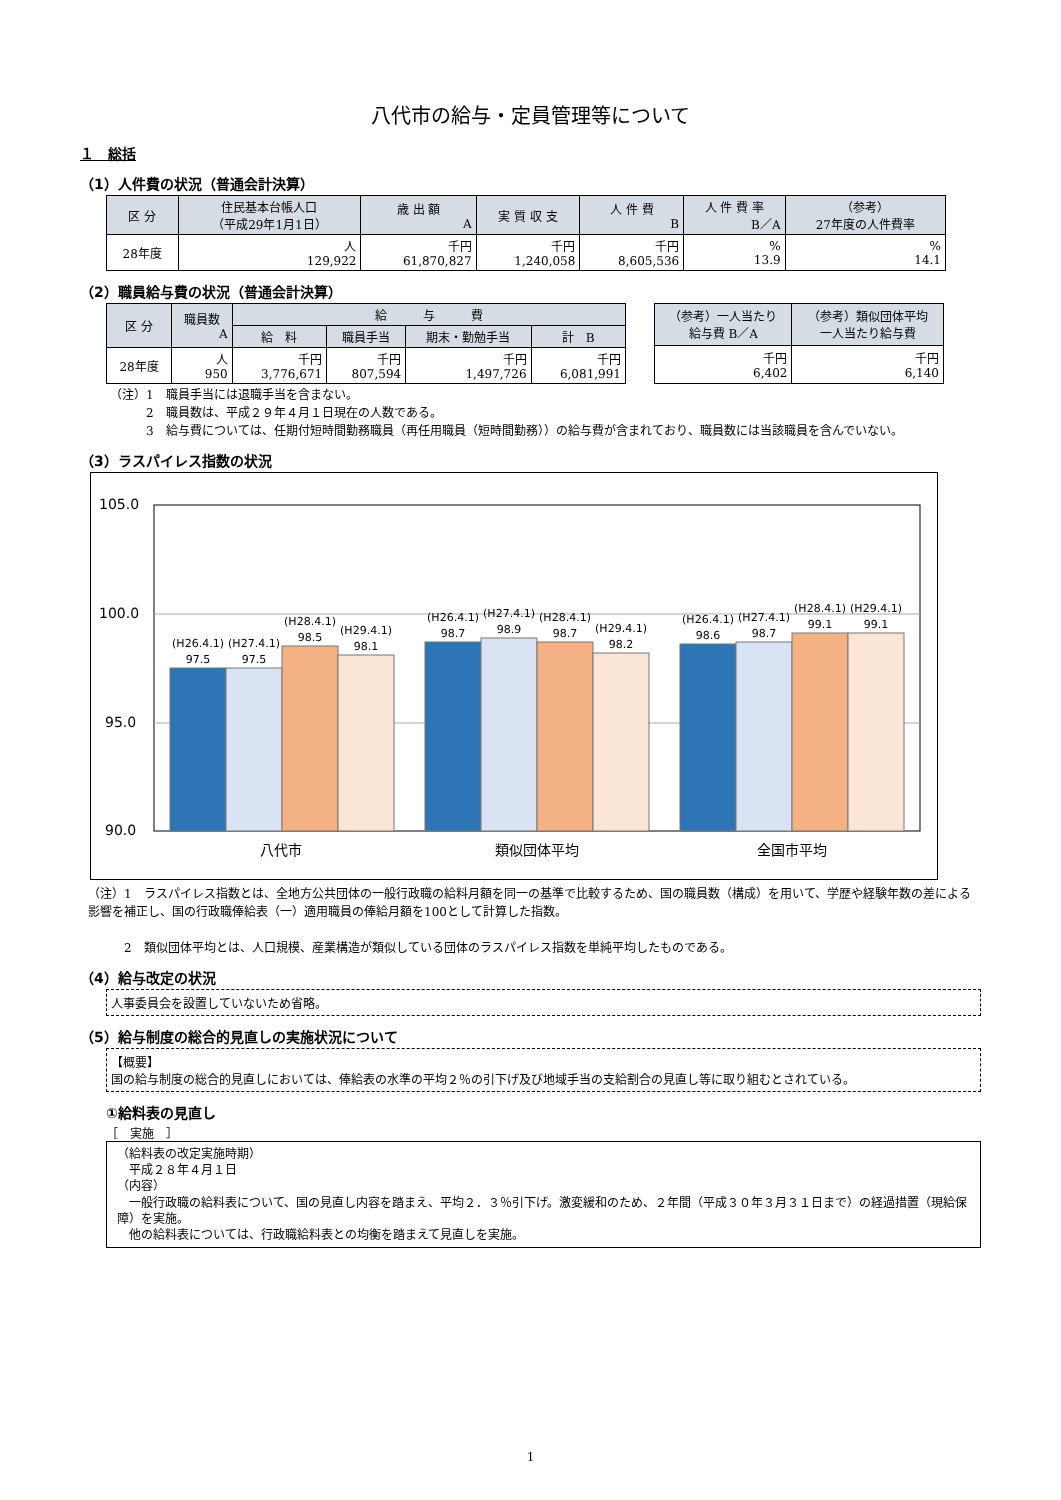八代市の給与・定員管理等について
１　総括
（1）人件費の状況（普通会計決算）
| 区 分 | 住民基本台帳人口 （平成29年1月1日） | 歳 出 額 A | 実 質 収 支 | 人 件 費 B | 人 件 費 率 B／A | （参考） 27年度の人件費率 |
| --- | --- | --- | --- | --- | --- | --- |
| 28年度 | 人 129,922 | 千円 61,870,827 | 千円 1,240,058 | 千円 8,605,536 | % 13.9 | % 14.1 |
（2）職員給与費の状況（普通会計決算）
| 区 分 | 職員数 A | 給 与 費 | | | |
| --- | --- | --- | --- | --- | --- |
| | | 給 料 | 職員手当 | 期末・勤勉手当 | 計 B |
| 28年度 | 人 950 | 千円 3,776,671 | 千円 807,594 | 千円 1,497,726 | 千円 6,081,991 |
| （参考）一人当たり 給与費 B／A | （参考）類似団体平均 一人当たり給与費 |
| --- | --- |
| 千円 6,402 | 千円 6,140 |
（注）1　職員手当には退職手当を含まない。
　　　2　職員数は、平成２９年４月１日現在の人数である。
　　　3　給与費については、任期付短時間勤務職員（再任用職員（短時間勤務））の給与費が含まれており、職員数には当該職員を含んでいない。
（3）ラスパイレス指数の状況
105.0
100.0
95.0
90.0
(H26.4.1)
97.5
(H27.4.1)
97.5
(H28.4.1)
98.5
(H29.4.1)
98.1
(H26.4.1)
98.7
(H27.4.1)
98.9
(H28.4.1)
98.7
(H29.4.1)
98.2
(H26.4.1)
98.6
(H27.4.1)
98.7
(H28.4.1)
99.1
(H29.4.1)
99.1
八代市
類似団体平均
全国市平均
（注）1　ラスパイレス指数とは、全地方公共団体の一般行政職の給料月額を同一の基準で比較するため、国の職員数（構成）を用いて、学歴や経験年数の差による影響を補正し、国の行政職俸給表（一）適用職員の俸給月額を100として計算した指数。
　　　2　類似団体平均とは、人口規模、産業構造が類似している団体のラスパイレス指数を単純平均したものである。
（4）給与改定の状況
人事委員会を設置していないため省略。
（5）給与制度の総合的見直しの実施状況について
【概要】
国の給与制度の総合的見直しにおいては、俸給表の水準の平均２％の引下げ及び地域手当の支給割合の見直し等に取り組むとされている。
①給料表の見直し
［　実施　］
（給料表の改定実施時期）
　平成２８年４月１日
（内容）
　一般行政職の給料表について、国の見直し内容を踏まえ、平均２．３％引下げ。激変緩和のため、２年間（平成３０年３月３１日まで）の経過措置（現給保障）を実施。
　他の給料表については、行政職給料表との均衡を踏まえて見直しを実施。
1